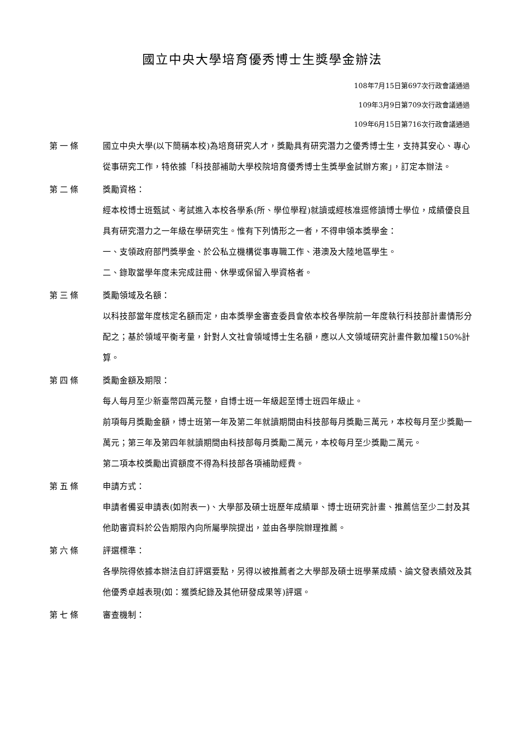國立中央大學培育優秀博士生獎學金辦法
108年7月15日第697次行政會議通過
109年3月9日第709次行政會議通過
109年6月15日第716次行政會議通過
第一條 國立中央大學(以下簡稱本校)為培育研究人才，獎勵具有研究潛力之優秀博士生，支持其安心、專心從事研究工作，特依據「科技部補助大學校院培育優秀博士生獎學金試辦方案」，訂定本辦法。
第二條 獎勵資格：
經本校博士班甄試、考試進入本校各學系(所、學位學程)就讀或經核准逕修讀博士學位，成績優良且具有研究潛力之一年級在學研究生。惟有下列情形之一者，不得申領本獎學金：
一、支領政府部門獎學金、於公私立機構從事專職工作、港澳及大陸地區學生。
二、錄取當學年度未完成註冊、休學或保留入學資格者。
第三條 獎勵領域及名額：
以科技部當年度核定名額而定，由本獎學金審查委員會依本校各學院前一年度執行科技部計畫情形分配之；基於領域平衡考量，針對人文社會領域博士生名額，應以人文領域研究計畫件數加權150%計算。
第四條 獎勵金額及期限：
每人每月至少新臺幣四萬元整，自博士班一年級起至博士班四年級止。
前項每月獎勵金額，博士班第一年及第二年就讀期間由科技部每月獎勵三萬元，本校每月至少獎勵一萬元；第三年及第四年就讀期間由科技部每月獎勵二萬元，本校每月至少獎勵二萬元。
第二項本校獎勵出資額度不得為科技部各項補助經費。
第五條 申請方式：
申請者備妥申請表(如附表一)、大學部及碩士班歷年成績單、博士班研究計畫、推薦信至少二封及其他助審資料於公告期限內向所屬學院提出，並由各學院辦理推薦。
第六條 評選標準：
各學院得依據本辦法自訂評選要點，另得以被推薦者之大學部及碩士班學業成績、論文發表績效及其他優秀卓越表現(如：獲獎紀錄及其他研發成果等)評選。
第七條 審查機制：